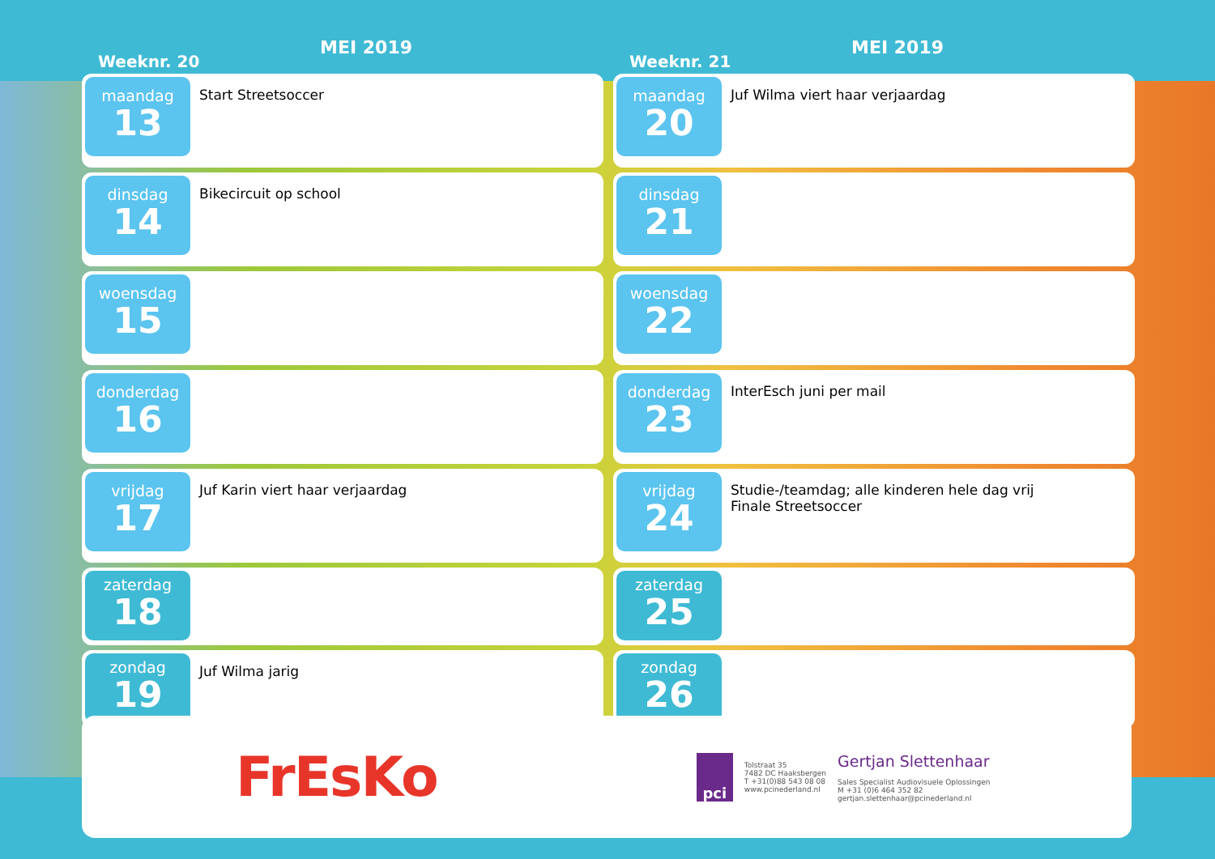Weeknr. 20
MEI 2019
maandag
13
Start Streetsoccer
dinsdag
14
Bikecircuit op school
woensdag
15
donderdag
16
vrijdag
17
Juf Karin viert haar verjaardag
zaterdag
18
zondag
19
Juf Wilma jarig
Weeknr. 21
MEI 2019
maandag
20
Juf Wilma viert haar verjaardag
dinsdag
21
woensdag
22
donderdag
23
InterEsch juni per mail
vrijdag
24
Studie-/teamdag; alle kinderen hele dag vrij
Finale Streetsoccer
zaterdag
25
zondag
26
FrEsKo
pci
Tolstraat 35
7482 DC Haaksbergen
T +31(0)88 543 08 08
www.pcinederland.nl
Gertjan Slettenhaar
Sales Specialist Audiovisuele Oplossingen
M +31 (0)6 464 352 82
gertjan.slettenhaar@pcinederland.nl